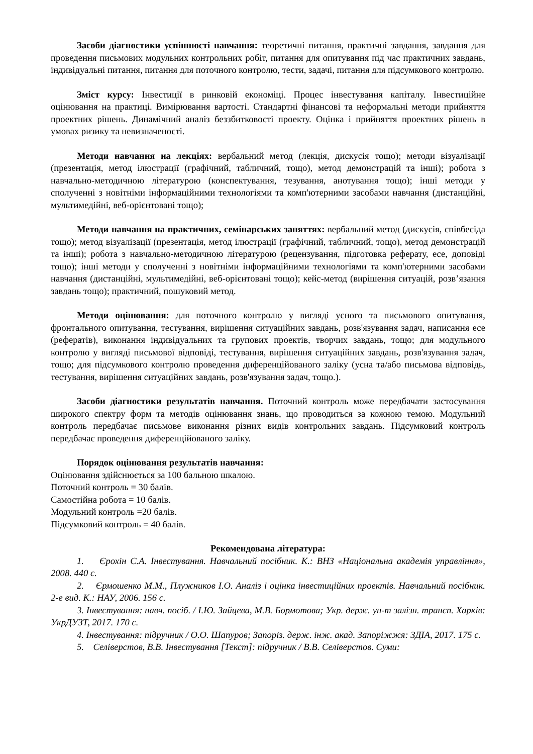Засоби діагностики успішності навчання: теоретичні питання, практичні завдання, завдання для проведення письмових модульних контрольних робіт, питання для опитування під час практичних завдань, індивідуальні питання, питання для поточного контролю, тести, задачі, питання для підсумкового контролю.
Зміст курсу: Інвестиції в ринковій економіці. Процес інвестування капіталу. Інвестиційне оцінювання на практиці. Вимірювання вартості. Стандартні фінансові та неформальні методи прийняття проектних рішень. Динамічний аналіз беззбитковості проекту. Оцінка і прийняття проектних рішень в умовах ризику та невизначеності.
Методи навчання на лекціях: вербальний метод (лекція, дискусія тощо); методи візуалізації (презентація, метод ілюстрації (графічний, табличний, тощо), метод демонстрацій та інші); робота з навчально-методичною літературою (конспектування, тезування, анотування тощо); інші методи у сполученні з новітніми інформаційними технологіями та комп'ютерними засобами навчання (дистанційні, мультимедійні, веб-орієнтовані тощо);
Методи навчання на практичних, семінарських заняттях: вербальний метод (дискусія, співбесіда тощо); метод візуалізації (презентація, метод ілюстрації (графічний, табличний, тощо), метод демонстрацій та інші); робота з навчально-методичною літературою (рецензування, підготовка реферату, есе, доповіді тощо); інші методи у сполученні з новітніми інформаційними технологіями та комп'ютерними засобами навчання (дистанційні, мультимедійні, веб-орієнтовані тощо); кейс-метод (вирішення ситуацій, розв’язання завдань тощо); практичний, пошуковий метод.
Методи оцінювання: для поточного контролю у вигляді усного та письмового опитування, фронтального опитування, тестування, вирішення ситуаційних завдань, розв'язування задач, написання есе (рефератів), виконання індивідуальних та групових проектів, творчих завдань, тощо; для модульного контролю у вигляді письмової відповіді, тестування, вирішення ситуаційних завдань, розв'язування задач, тощо; для підсумкового контролю проведення диференційованого заліку (усна та/або письмова відповідь, тестування, вирішення ситуаційних завдань, розв'язування задач, тощо.).
Засоби діагностики результатів навчання. Поточний контроль може передбачати застосування широкого спектру форм та методів оцінювання знань, що проводиться за кожною темою. Модульний контроль передбачає письмове виконання різних видів контрольних завдань. Підсумковий контроль передбачає проведення диференційованого заліку.
Порядок оцінювання результатів навчання:
Оцінювання здійснюється за 100 бальною шкалою.
Поточний контроль = 30 балів.
Самостійна робота = 10 балів.
Модульний контроль =20 балів.
Підсумковий контроль = 40 балів.
Рекомендована література:
1. Єрохін С.А. Інвестування. Навчальний посібник. К.: ВНЗ «Національна академія управління», 2008. 440 с.
2. Єрмошенко М.М., Плужников І.О. Аналіз і оцінка інвестиційних проектів. Навчальний посібник. 2-е вид. К.: НАУ, 2006. 156 с.
3. Інвестування: навч. посіб. / І.Ю. Зайцева, М.В. Бормотова; Укр. держ. ун-т залізн. трансп. Харків: УкрДУЗТ, 2017. 170 с.
4. Інвестування: підручник / О.О. Шапуров; Запоріз. держ. інж. акад. Запоріжжя: ЗДІА, 2017. 175 с.
5. Селіверстов, В.В. Інвестування [Текст]: підручник / В.В. Селіверстов. Суми: